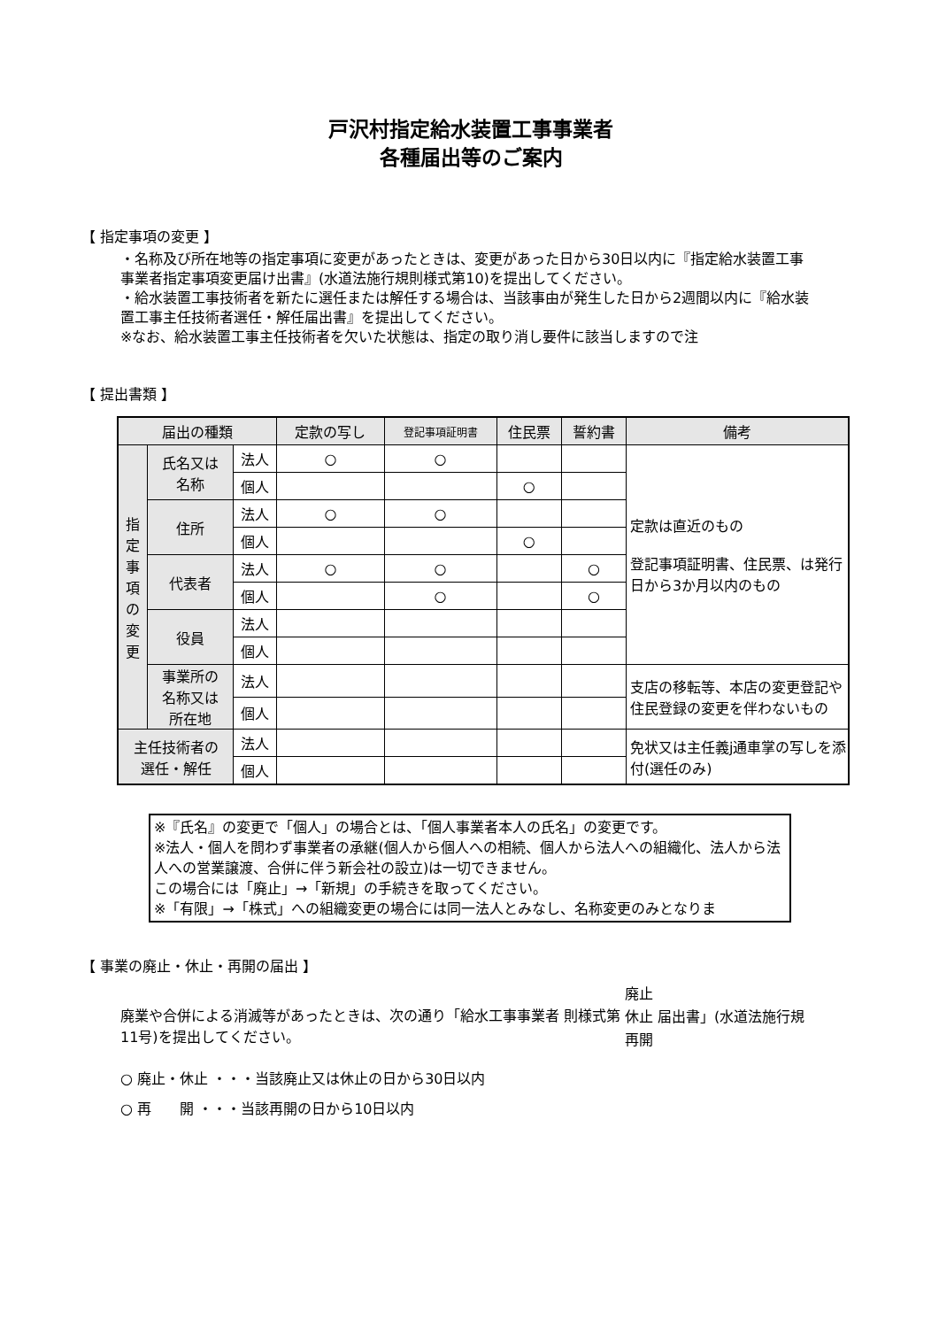戸沢村指定給水装置工事事業者
各種届出等のご案内
【 指定事項の変更 】
・名称及び所在地等の指定事項に変更があったときは、変更があった日から30日以内に『指定給水装置工事事業者指定事項変更届け出書』(水道法施行規則様式第10)を提出してください。
・給水装置工事技術者を新たに選任または解任する場合は、当該事由が発生した日から2週間以内に『給水装置工事主任技術者選任・解任届出書』を提出してください。
※なお、給水装置工事主任技術者を欠いた状態は、指定の取り消し要件に該当しますので注
【 提出書類 】
| 届出の種類 | | | 定款の写し | 登記事項証明書 | 住民票 | 誓約書 | 備考 |
| --- | --- | --- | --- | --- | --- | --- | --- |
| 指 定 事 項 の 変 更 | 氏名又は 名称 | 法人 | ○ | ○ | | | 定款は直近のもの 登記事項証明書、住民票、は発行日から3か月以内のもの |
| | | 個人 | | | ○ | | |
| | 住所 | 法人 | ○ | ○ | | | |
| | | 個人 | | | ○ | | |
| | 代表者 | 法人 | ○ | ○ | | ○ | |
| | | 個人 | | ○ | | ○ | |
| | 役員 | 法人 | | | | | |
| | | 個人 | | | | | |
| | 事業所の 名称又は 所在地 | 法人 | | | | | 支店の移転等、本店の変更登記や住民登録の変更を伴わないもの |
| | | 個人 | | | | | |
| 主任技術者の 選任・解任 | | 法人 | | | | | 免状又は主任義j通車掌の写しを添付(選任のみ) |
| | | 個人 | | | | | |
※『氏名』の変更で「個人」の場合とは、「個人事業者本人の氏名」の変更です。
※法人・個人を問わず事業者の承継(個人から個人への相続、個人から法人への組織化、法人から法人への営業譲渡、合併に伴う新会社の設立)は一切できません。
この場合には「廃止」→「新規」の手続きを取ってください。
※「有限」→「株式」への組織変更の場合には同一法人とみなし、名称変更のみとなりま
【 事業の廃止・休止・再開の届出 】
廃業や合併による消滅等があったときは、次の通り「給水工事事業者 則様式第11号)を提出してください。
廃止
休止 届出書」(水道法施行規
再開
○ 廃止・休止 ・・・当該廃止又は休止の日から30日以内
○ 再　　開 ・・・当該再開の日から10日以内